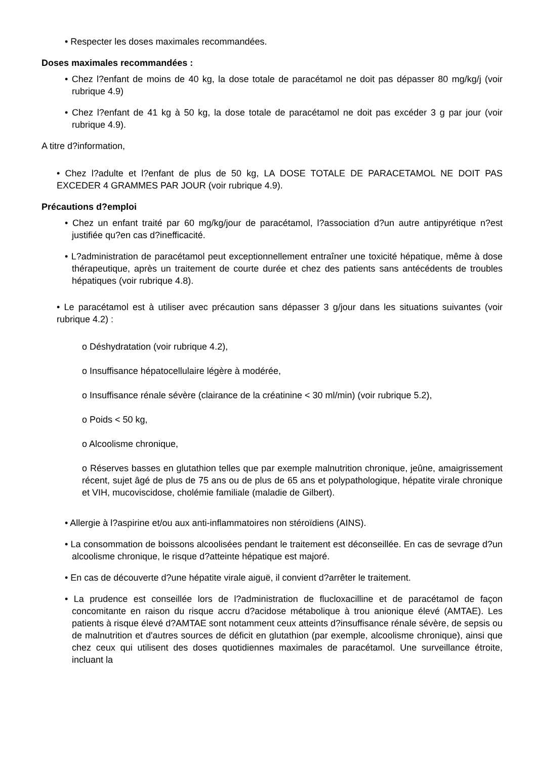• Respecter les doses maximales recommandées.
Doses maximales recommandées :
• Chez l?enfant de moins de 40 kg, la dose totale de paracétamol ne doit pas dépasser 80 mg/kg/j (voir rubrique 4.9)
• Chez l?enfant de 41 kg à 50 kg, la dose totale de paracétamol ne doit pas excéder 3 g par jour (voir rubrique 4.9).
A titre d?information,
• Chez l?adulte et l?enfant de plus de 50 kg, LA DOSE TOTALE DE PARACETAMOL NE DOIT PAS EXCEDER 4 GRAMMES PAR JOUR (voir rubrique 4.9).
Précautions d?emploi
• Chez un enfant traité par 60 mg/kg/jour de paracétamol, l?association d?un autre antipyrétique n?est justifiée qu?en cas d?inefficacité.
• L?administration de paracétamol peut exceptionnellement entraîner une toxicité hépatique, même à dose thérapeutique, après un traitement de courte durée et chez des patients sans antécédents de troubles hépatiques (voir rubrique 4.8).
• Le paracétamol est à utiliser avec précaution sans dépasser 3 g/jour dans les situations suivantes (voir rubrique 4.2) :
o Déshydratation (voir rubrique 4.2),
o Insuffisance hépatocellulaire légère à modérée,
o Insuffisance rénale sévère (clairance de la créatinine < 30 ml/min) (voir rubrique 5.2),
o Poids < 50 kg,
o Alcoolisme chronique,
o Réserves basses en glutathion telles que par exemple malnutrition chronique, jeûne, amaigrissement récent, sujet âgé de plus de 75 ans ou de plus de 65 ans et polypathologique, hépatite virale chronique et VIH, mucoviscidose, cholémie familiale (maladie de Gilbert).
• Allergie à l?aspirine et/ou aux anti-inflammatoires non stéroïdiens (AINS).
• La consommation de boissons alcoolisées pendant le traitement est déconseillée. En cas de sevrage d?un alcoolisme chronique, le risque d?atteinte hépatique est majoré.
• En cas de découverte d?une hépatite virale aiguë, il convient d?arrêter le traitement.
• La prudence est conseillée lors de l?administration de flucloxacilline et de paracétamol de façon concomitante en raison du risque accru d?acidose métabolique à trou anionique élevé (AMTAE). Les patients à risque élevé d?AMTAE sont notamment ceux atteints d?insuffisance rénale sévère, de sepsis ou de malnutrition et d'autres sources de déficit en glutathion (par exemple, alcoolisme chronique), ainsi que chez ceux qui utilisent des doses quotidiennes maximales de paracétamol. Une surveillance étroite, incluant la